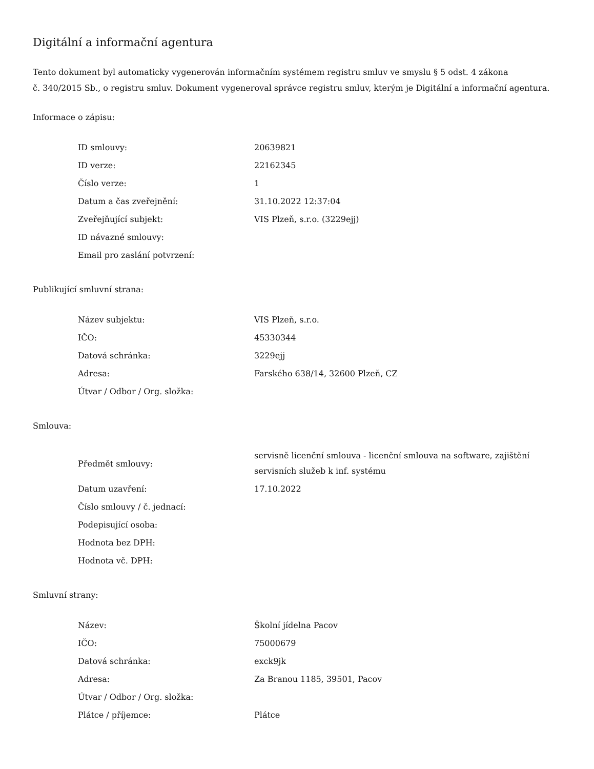Digitální a informační agentura
Tento dokument byl automaticky vygenerován informačním systémem registru smluv ve smyslu § 5 odst. 4 zákona
č. 340/2015 Sb., o registru smluv. Dokument vygeneroval správce registru smluv, kterým je Digitální a informační agentura.
Informace o zápisu:
| ID smlouvy: | 20639821 |
| ID verze: | 22162345 |
| Číslo verze: | 1 |
| Datum a čas zveřejnění: | 31.10.2022 12:37:04 |
| Zveřejňující subjekt: | VIS Plzeň, s.r.o. (3229ejj) |
| ID návazné smlouvy: | |
| Email pro zaslání potvrzení: | |
Publikující smluvní strana:
| Název subjektu: | VIS Plzeň, s.r.o. |
| IČO: | 45330344 |
| Datová schránka: | 3229ejj |
| Adresa: | Farského 638/14, 32600 Plzeň, CZ |
| Útvar / Odbor / Org. složka: | |
Smlouva:
| Předmět smlouvy: | servisně licenční smlouva - licenční smlouva na software, zajištění servisních služeb k inf. systému |
| Datum uzavření: | 17.10.2022 |
| Číslo smlouvy / č. jednací: | |
| Podepisující osoba: | |
| Hodnota bez DPH: | |
| Hodnota vč. DPH: | |
Smluvní strany:
| Název: | Školní jídelna Pacov |
| IČO: | 75000679 |
| Datová schránka: | exck9jk |
| Adresa: | Za Branou 1185, 39501, Pacov |
| Útvar / Odbor / Org. složka: | |
| Plátce / příjemce: | Plátce |